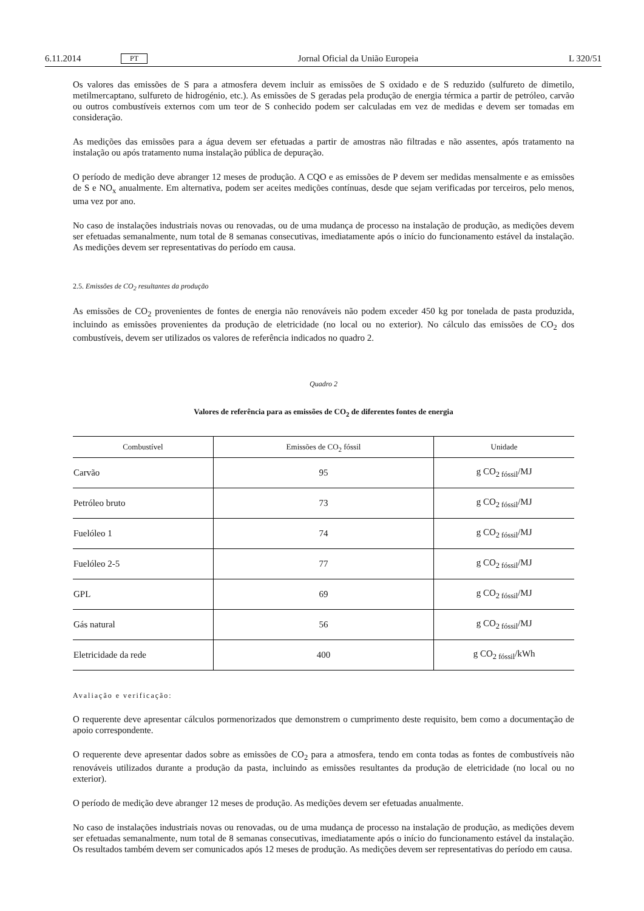6.11.2014 PT Jornal Oficial da União Europeia L 320/51
Os valores das emissões de S para a atmosfera devem incluir as emissões de S oxidado e de S reduzido (sulfureto de dimetilo, metilmercaptano, sulfureto de hidrogénio, etc.). As emissões de S geradas pela produção de energia térmica a partir de petróleo, carvão ou outros combustíveis externos com um teor de S conhecido podem ser calculadas em vez de medidas e devem ser tomadas em consideração.
As medições das emissões para a água devem ser efetuadas a partir de amostras não filtradas e não assentes, após tratamento na instalação ou após tratamento numa instalação pública de depuração.
O período de medição deve abranger 12 meses de produção. A CQO e as emissões de P devem ser medidas mensalmente e as emissões de S e NO<sub>x</sub> anualmente. Em alternativa, podem ser aceites medições contínuas, desde que sejam verificadas por terceiros, pelo menos, uma vez por ano.
No caso de instalações industriais novas ou renovadas, ou de uma mudança de processo na instalação de produção, as medições devem ser efetuadas semanalmente, num total de 8 semanas consecutivas, imediatamente após o início do funcionamento estável da instalação. As medições devem ser representativas do período em causa.
2.5. Emissões de CO<sub>2</sub> resultantes da produção
As emissões de CO<sub>2</sub> provenientes de fontes de energia não renováveis não podem exceder 450 kg por tonelada de pasta produzida, incluindo as emissões provenientes da produção de eletricidade (no local ou no exterior). No cálculo das emissões de CO<sub>2</sub> dos combustíveis, devem ser utilizados os valores de referência indicados no quadro 2.
Quadro 2
Valores de referência para as emissões de CO<sub>2</sub> de diferentes fontes de energia
| Combustível | Emissões de CO<sub>2</sub> fóssil | Unidade |
| --- | --- | --- |
| Carvão | 95 | g CO<sub>2 fóssil</sub>/MJ |
| Petróleo bruto | 73 | g CO<sub>2 fóssil</sub>/MJ |
| Fuelóleo 1 | 74 | g CO<sub>2 fóssil</sub>/MJ |
| Fuelóleo 2-5 | 77 | g CO<sub>2 fóssil</sub>/MJ |
| GPL | 69 | g CO<sub>2 fóssil</sub>/MJ |
| Gás natural | 56 | g CO<sub>2 fóssil</sub>/MJ |
| Eletricidade da rede | 400 | g CO<sub>2 fóssil</sub>/kWh |
Avaliação e verificação:
O requerente deve apresentar cálculos pormenorizados que demonstrem o cumprimento deste requisito, bem como a documentação de apoio correspondente.
O requerente deve apresentar dados sobre as emissões de CO<sub>2</sub> para a atmosfera, tendo em conta todas as fontes de combustíveis não renováveis utilizados durante a produção da pasta, incluindo as emissões resultantes da produção de eletricidade (no local ou no exterior).
O período de medição deve abranger 12 meses de produção. As medições devem ser efetuadas anualmente.
No caso de instalações industriais novas ou renovadas, ou de uma mudança de processo na instalação de produção, as medições devem ser efetuadas semanalmente, num total de 8 semanas consecutivas, imediatamente após o início do funcionamento estável da instalação. Os resultados também devem ser comunicados após 12 meses de produção. As medições devem ser representativas do período em causa.